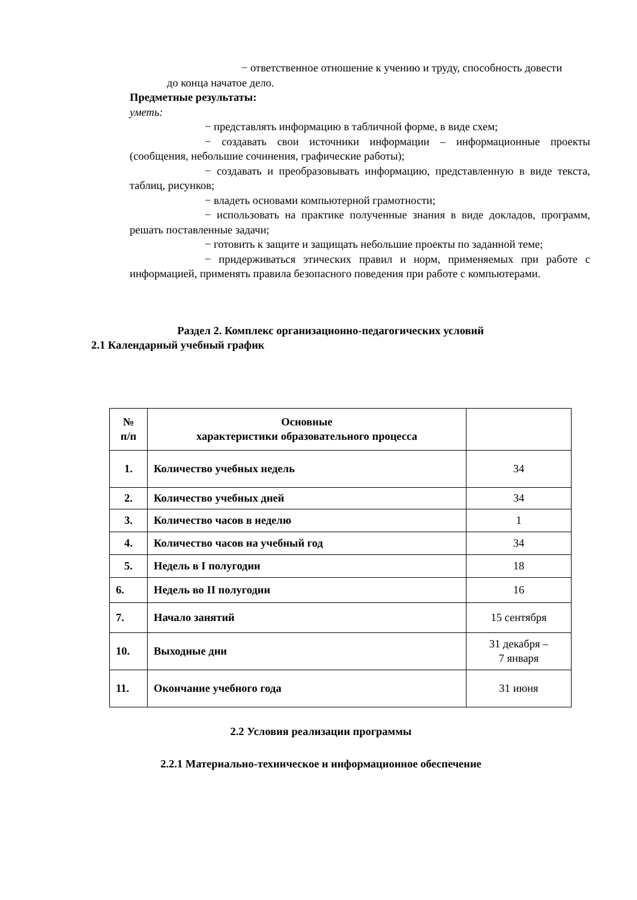− ответственное отношение к учению и труду, способность довести
до конца начатое дело.
Предметные результаты:
уметь:
− представлять информацию в табличной форме, в виде схем;
− создавать свои источники информации – информационные проекты (сообщения, небольшие сочинения, графические работы);
− создавать и преобразовывать информацию, представленную в виде текста, таблиц, рисунков;
− владеть основами компьютерной грамотности;
− использовать на практике полученные знания в виде докладов, программ, решать поставленные задачи;
− готовить к защите и защищать небольшие проекты по заданной теме;
− придерживаться этических правил и норм, применяемых при работе с информацией, применять правила безопасного поведения при работе с компьютерами.
Раздел 2. Комплекс организационно-педагогических условий
2.1 Календарный учебный график
| № п/п | Основные характеристики образовательного процесса | |
| 1. | Количество учебных недель | 34 |
| 2. | Количество учебных дней | 34 |
| 3. | Количество часов в неделю | 1 |
| 4. | Количество часов на учебный год | 34 |
| 5. | Недель в I полугодии | 18 |
| 6. | Недель во II полугодии | 16 |
| 7. | Начало занятий | 15 сентября |
| 10. | Выходные дни | 31 декабря – 7 января |
| 11. | Окончание учебного года | 31 июня |
2.2 Условия реализации программы
2.2.1 Материально-техническое и информационное обеспечение